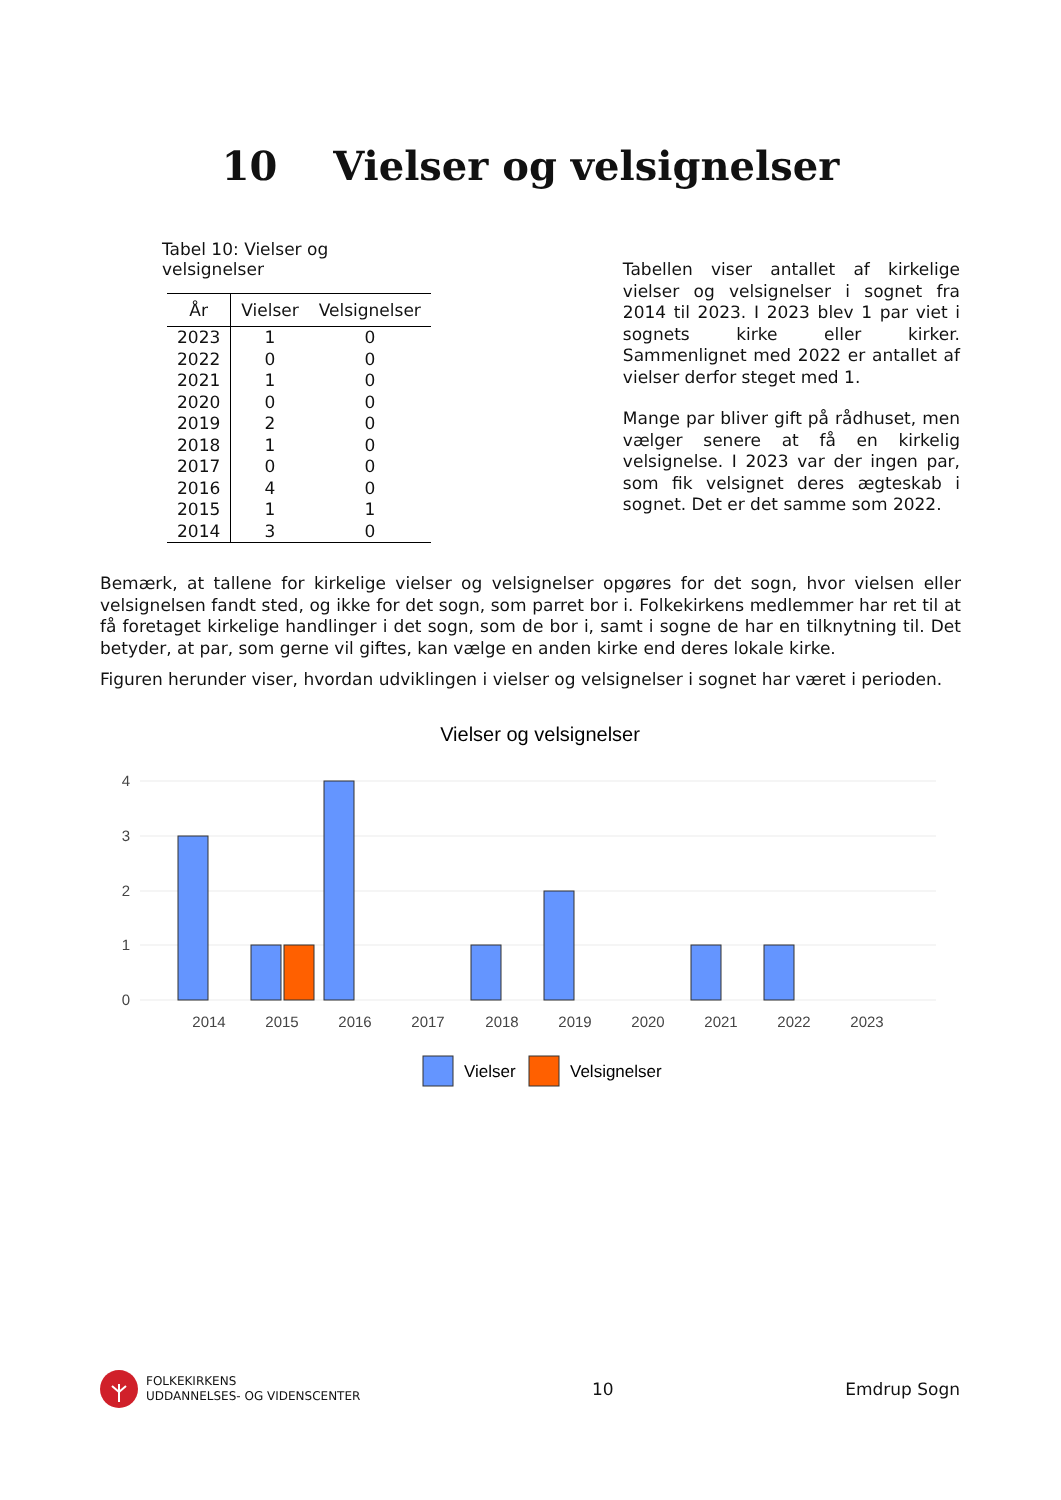10 Vielser og velsignelser
Tabel 10: Vielser og velsignelser
| År | Vielser | Velsignelser |
| --- | --- | --- |
| 2023 | 1 | 0 |
| 2022 | 0 | 0 |
| 2021 | 1 | 0 |
| 2020 | 0 | 0 |
| 2019 | 2 | 0 |
| 2018 | 1 | 0 |
| 2017 | 0 | 0 |
| 2016 | 4 | 0 |
| 2015 | 1 | 1 |
| 2014 | 3 | 0 |
Tabellen viser antallet af kirkelige vielser og velsignelser i sognet fra 2014 til 2023. I 2023 blev 1 par viet i sognets kirke eller kirker. Sammenlignet med 2022 er antallet af vielser derfor steget med 1.
Mange par bliver gift på rådhuset, men vælger senere at få en kirkelig velsignelse. I 2023 var der ingen par, som fik velsignet deres ægteskab i sognet. Det er det samme som 2022.
Bemærk, at tallene for kirkelige vielser og velsignelser opgøres for det sogn, hvor vielsen eller velsignelsen fandt sted, og ikke for det sogn, som parret bor i. Folkekirkens medlemmer har ret til at få foretaget kirkelige handlinger i det sogn, som de bor i, samt i sogne de har en tilknytning til. Det betyder, at par, som gerne vil giftes, kan vælge en anden kirke end deres lokale kirke.
Figuren herunder viser, hvordan udviklingen i vielser og velsignelser i sognet har været i perioden.
Vielser og velsignelser
4
3
2
1
0
2014
2015
2016
2017
2018
2019
2020
2021
2022
2023
Vielser
Velsignelser
FOLKEKIRKENS
UDDANNELSES- OG VIDENSCENTER
10 Emdrup Sogn